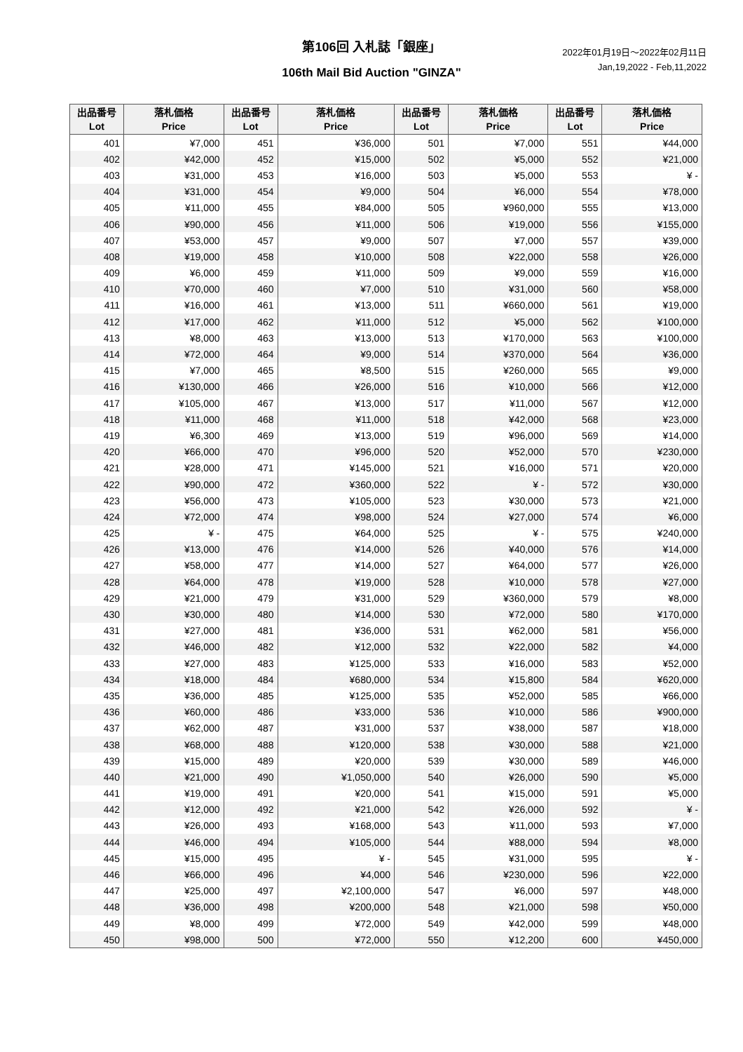第106回 入札誌「銀座」
106th Mail Bid Auction "GINZA"
2022年01月19日～2022年02月11日
Jan,19,2022 - Feb,11,2022
| 出品番号 Lot | 落札価格 Price | 出品番号 Lot | 落札価格 Price | 出品番号 Lot | 落札価格 Price | 出品番号 Lot | 落札価格 Price |
| --- | --- | --- | --- | --- | --- | --- | --- |
| 401 | ¥7,000 | 451 | ¥36,000 | 501 | ¥7,000 | 551 | ¥44,000 |
| 402 | ¥42,000 | 452 | ¥15,000 | 502 | ¥5,000 | 552 | ¥21,000 |
| 403 | ¥31,000 | 453 | ¥16,000 | 503 | ¥5,000 | 553 | ¥ - |
| 404 | ¥31,000 | 454 | ¥9,000 | 504 | ¥6,000 | 554 | ¥78,000 |
| 405 | ¥11,000 | 455 | ¥84,000 | 505 | ¥960,000 | 555 | ¥13,000 |
| 406 | ¥90,000 | 456 | ¥11,000 | 506 | ¥19,000 | 556 | ¥155,000 |
| 407 | ¥53,000 | 457 | ¥9,000 | 507 | ¥7,000 | 557 | ¥39,000 |
| 408 | ¥19,000 | 458 | ¥10,000 | 508 | ¥22,000 | 558 | ¥26,000 |
| 409 | ¥6,000 | 459 | ¥11,000 | 509 | ¥9,000 | 559 | ¥16,000 |
| 410 | ¥70,000 | 460 | ¥7,000 | 510 | ¥31,000 | 560 | ¥58,000 |
| 411 | ¥16,000 | 461 | ¥13,000 | 511 | ¥660,000 | 561 | ¥19,000 |
| 412 | ¥17,000 | 462 | ¥11,000 | 512 | ¥5,000 | 562 | ¥100,000 |
| 413 | ¥8,000 | 463 | ¥13,000 | 513 | ¥170,000 | 563 | ¥100,000 |
| 414 | ¥72,000 | 464 | ¥9,000 | 514 | ¥370,000 | 564 | ¥36,000 |
| 415 | ¥7,000 | 465 | ¥8,500 | 515 | ¥260,000 | 565 | ¥9,000 |
| 416 | ¥130,000 | 466 | ¥26,000 | 516 | ¥10,000 | 566 | ¥12,000 |
| 417 | ¥105,000 | 467 | ¥13,000 | 517 | ¥11,000 | 567 | ¥12,000 |
| 418 | ¥11,000 | 468 | ¥11,000 | 518 | ¥42,000 | 568 | ¥23,000 |
| 419 | ¥6,300 | 469 | ¥13,000 | 519 | ¥96,000 | 569 | ¥14,000 |
| 420 | ¥66,000 | 470 | ¥96,000 | 520 | ¥52,000 | 570 | ¥230,000 |
| 421 | ¥28,000 | 471 | ¥145,000 | 521 | ¥16,000 | 571 | ¥20,000 |
| 422 | ¥90,000 | 472 | ¥360,000 | 522 | ¥ - | 572 | ¥30,000 |
| 423 | ¥56,000 | 473 | ¥105,000 | 523 | ¥30,000 | 573 | ¥21,000 |
| 424 | ¥72,000 | 474 | ¥98,000 | 524 | ¥27,000 | 574 | ¥6,000 |
| 425 | ¥ - | 475 | ¥64,000 | 525 | ¥ - | 575 | ¥240,000 |
| 426 | ¥13,000 | 476 | ¥14,000 | 526 | ¥40,000 | 576 | ¥14,000 |
| 427 | ¥58,000 | 477 | ¥14,000 | 527 | ¥64,000 | 577 | ¥26,000 |
| 428 | ¥64,000 | 478 | ¥19,000 | 528 | ¥10,000 | 578 | ¥27,000 |
| 429 | ¥21,000 | 479 | ¥31,000 | 529 | ¥360,000 | 579 | ¥8,000 |
| 430 | ¥30,000 | 480 | ¥14,000 | 530 | ¥72,000 | 580 | ¥170,000 |
| 431 | ¥27,000 | 481 | ¥36,000 | 531 | ¥62,000 | 581 | ¥56,000 |
| 432 | ¥46,000 | 482 | ¥12,000 | 532 | ¥22,000 | 582 | ¥4,000 |
| 433 | ¥27,000 | 483 | ¥125,000 | 533 | ¥16,000 | 583 | ¥52,000 |
| 434 | ¥18,000 | 484 | ¥680,000 | 534 | ¥15,800 | 584 | ¥620,000 |
| 435 | ¥36,000 | 485 | ¥125,000 | 535 | ¥52,000 | 585 | ¥66,000 |
| 436 | ¥60,000 | 486 | ¥33,000 | 536 | ¥10,000 | 586 | ¥900,000 |
| 437 | ¥62,000 | 487 | ¥31,000 | 537 | ¥38,000 | 587 | ¥18,000 |
| 438 | ¥68,000 | 488 | ¥120,000 | 538 | ¥30,000 | 588 | ¥21,000 |
| 439 | ¥15,000 | 489 | ¥20,000 | 539 | ¥30,000 | 589 | ¥46,000 |
| 440 | ¥21,000 | 490 | ¥1,050,000 | 540 | ¥26,000 | 590 | ¥5,000 |
| 441 | ¥19,000 | 491 | ¥20,000 | 541 | ¥15,000 | 591 | ¥5,000 |
| 442 | ¥12,000 | 492 | ¥21,000 | 542 | ¥26,000 | 592 | ¥ - |
| 443 | ¥26,000 | 493 | ¥168,000 | 543 | ¥11,000 | 593 | ¥7,000 |
| 444 | ¥46,000 | 494 | ¥105,000 | 544 | ¥88,000 | 594 | ¥8,000 |
| 445 | ¥15,000 | 495 | ¥ - | 545 | ¥31,000 | 595 | ¥ - |
| 446 | ¥66,000 | 496 | ¥4,000 | 546 | ¥230,000 | 596 | ¥22,000 |
| 447 | ¥25,000 | 497 | ¥2,100,000 | 547 | ¥6,000 | 597 | ¥48,000 |
| 448 | ¥36,000 | 498 | ¥200,000 | 548 | ¥21,000 | 598 | ¥50,000 |
| 449 | ¥8,000 | 499 | ¥72,000 | 549 | ¥42,000 | 599 | ¥48,000 |
| 450 | ¥98,000 | 500 | ¥72,000 | 550 | ¥12,200 | 600 | ¥450,000 |